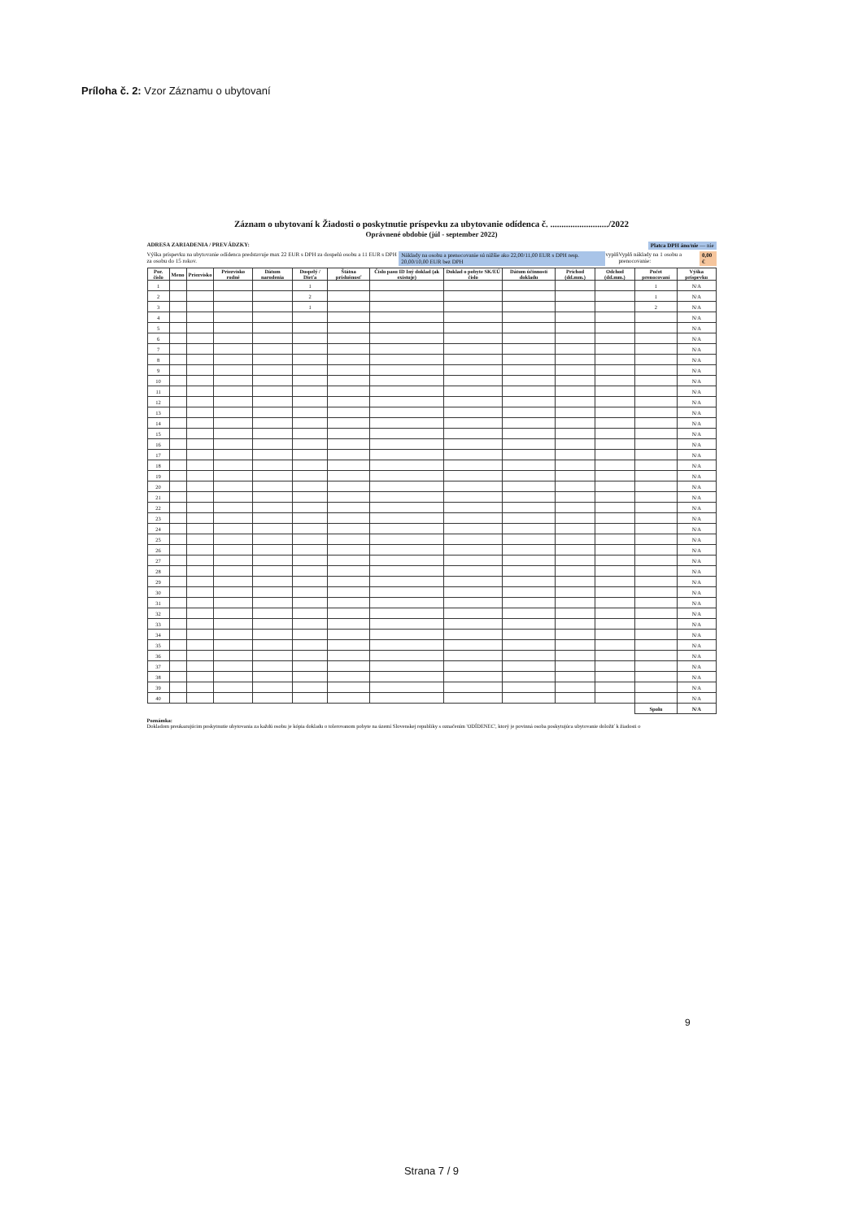Príloha č. 2: Vzor Záznamu o ubytovaní
Záznam o ubytovaní k Žiadosti o poskytnutie príspevku za ubytovanie odídenca č. ........................../2022
Oprávnené obdobie (júl - september 2022)
ADRESA ZARIADENIA / PREVÁDZKY: Platca DPH áno/nie — nie
Výška príspevku na ubytovanie odídenca predstavuje max 22 EUR s DPH za dospelú osobu a 11 EUR s DPH za osobu do 15 rokov. Náklady na osobu a prenocovanie sú nižšie ako 22,00/11,00 EUR s DPH resp. 20,00/10,00 EUR bez DPH vyplň Vyplň náklady na 1 osobu a prenocovanie: 0,00 €
| Por. číslo | Meno | Priezvisko | Priezvisko rodné | Dátum narodenia | Dospelý / Dieťa | Štátna príslušnosť | Číslo pasu ID Iný doklad (ak existuje) | Doklad o pobyte SK/EÚ číslo | Dátum účinnosti dokladu | Príchod (dd.mm.) | Odchod (dd.mm.) | Počet prenocovaní | Výška príspevku |
| --- | --- | --- | --- | --- | --- | --- | --- | --- | --- | --- | --- | --- | --- |
| 1 | | | | | 1 | | | | | | | 1 | N/A |
| 2 | | | | | 2 | | | | | | | 1 | N/A |
| 3 | | | | | 1 | | | | | | | 2 | N/A |
| 4 | | | | | | | | | | | | | N/A |
| 5 | | | | | | | | | | | | | N/A |
| 6 | | | | | | | | | | | | | N/A |
| 7 | | | | | | | | | | | | | N/A |
| 8 | | | | | | | | | | | | | N/A |
| 9 | | | | | | | | | | | | | N/A |
| 10 | | | | | | | | | | | | | N/A |
| 11 | | | | | | | | | | | | | N/A |
| 12 | | | | | | | | | | | | | N/A |
| 13 | | | | | | | | | | | | | N/A |
| 14 | | | | | | | | | | | | | N/A |
| 15 | | | | | | | | | | | | | N/A |
| 16 | | | | | | | | | | | | | N/A |
| 17 | | | | | | | | | | | | | N/A |
| 18 | | | | | | | | | | | | | N/A |
| 19 | | | | | | | | | | | | | N/A |
| 20 | | | | | | | | | | | | | N/A |
| 21 | | | | | | | | | | | | | N/A |
| 22 | | | | | | | | | | | | | N/A |
| 23 | | | | | | | | | | | | | N/A |
| 24 | | | | | | | | | | | | | N/A |
| 25 | | | | | | | | | | | | | N/A |
| 26 | | | | | | | | | | | | | N/A |
| 27 | | | | | | | | | | | | | N/A |
| 28 | | | | | | | | | | | | | N/A |
| 29 | | | | | | | | | | | | | N/A |
| 30 | | | | | | | | | | | | | N/A |
| 31 | | | | | | | | | | | | | N/A |
| 32 | | | | | | | | | | | | | N/A |
| 33 | | | | | | | | | | | | | N/A |
| 34 | | | | | | | | | | | | | N/A |
| 35 | | | | | | | | | | | | | N/A |
| 36 | | | | | | | | | | | | | N/A |
| 37 | | | | | | | | | | | | | N/A |
| 38 | | | | | | | | | | | | | N/A |
| 39 | | | | | | | | | | | | | N/A |
| 40 | | | | | | | | | | | | | N/A |
| | | | | | | | | | | | | Spolu | N/A |
Poznámka:
Dokladom preukazujúcim poskytnutie ubytovania za každú osobu je kópia dokladu o tolerovanom pobyte na území Slovenskej republiky s označením 'ODÍDENEC', ktorý je povinná osoba poskytujúca ubytovanie doložiť k žiadosti o
9
Strana 7 / 9